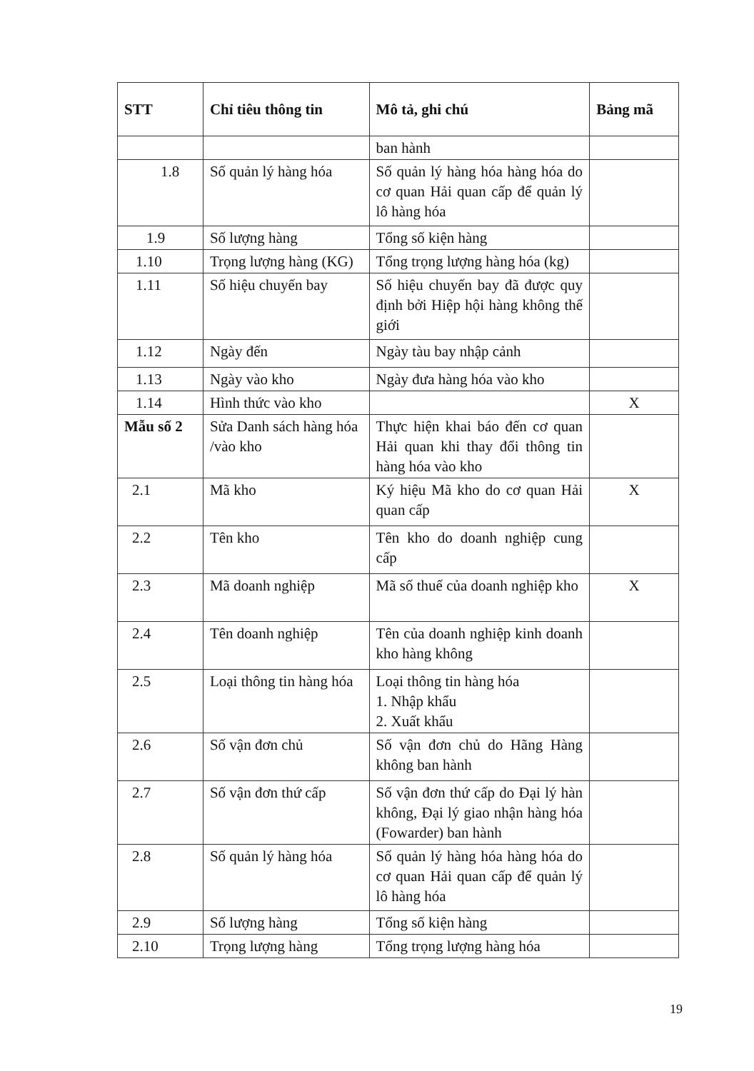| STT | Chỉ tiêu thông tin | Mô tả, ghi chú | Bảng mã |
| --- | --- | --- | --- |
| | | ban hành | |
| 1.8 | Số quản lý hàng hóa | Số quản lý hàng hóa hàng hóa do cơ quan Hải quan cấp để quản lý lô hàng hóa | |
| 1.9 | Số lượng hàng | Tổng số kiện hàng | |
| 1.10 | Trọng lượng hàng (KG) | Tổng trọng lượng hàng hóa (kg) | |
| 1.11 | Số hiệu chuyến bay | Số hiệu chuyến bay đã được quy định bởi Hiệp hội hàng không thế giới | |
| 1.12 | Ngày đến | Ngày tàu bay nhập cảnh | |
| 1.13 | Ngày vào kho | Ngày đưa hàng hóa vào kho | |
| 1.14 | Hình thức vào kho | | X |
| Mẫu số 2 | Sửa Danh sách hàng hóa /vào kho | Thực hiện khai báo đến cơ quan Hải quan khi thay đổi thông tin hàng hóa vào kho | |
| 2.1 | Mã kho | Ký hiệu Mã kho do cơ quan Hải quan cấp | X |
| 2.2 | Tên kho | Tên kho do doanh nghiệp cung cấp | |
| 2.3 | Mã doanh nghiệp | Mã số thuế của doanh nghiệp kho | X |
| 2.4 | Tên doanh nghiệp | Tên của doanh nghiệp kinh doanh kho hàng không | |
| 2.5 | Loại thông tin hàng hóa | Loại thông tin hàng hóa 1. Nhập khẩu 2. Xuất khẩu | |
| 2.6 | Số vận đơn chủ | Số vận đơn chủ do Hãng Hàng không ban hành | |
| 2.7 | Số vận đơn thứ cấp | Số vận đơn thứ cấp do Đại lý hàn không, Đại lý giao nhận hàng hóa (Fowarder) ban hành | |
| 2.8 | Số quản lý hàng hóa | Số quản lý hàng hóa hàng hóa do cơ quan Hải quan cấp để quản lý lô hàng hóa | |
| 2.9 | Số lượng hàng | Tổng số kiện hàng | |
| 2.10 | Trọng lượng hàng | Tổng trọng lượng hàng hóa | |
19